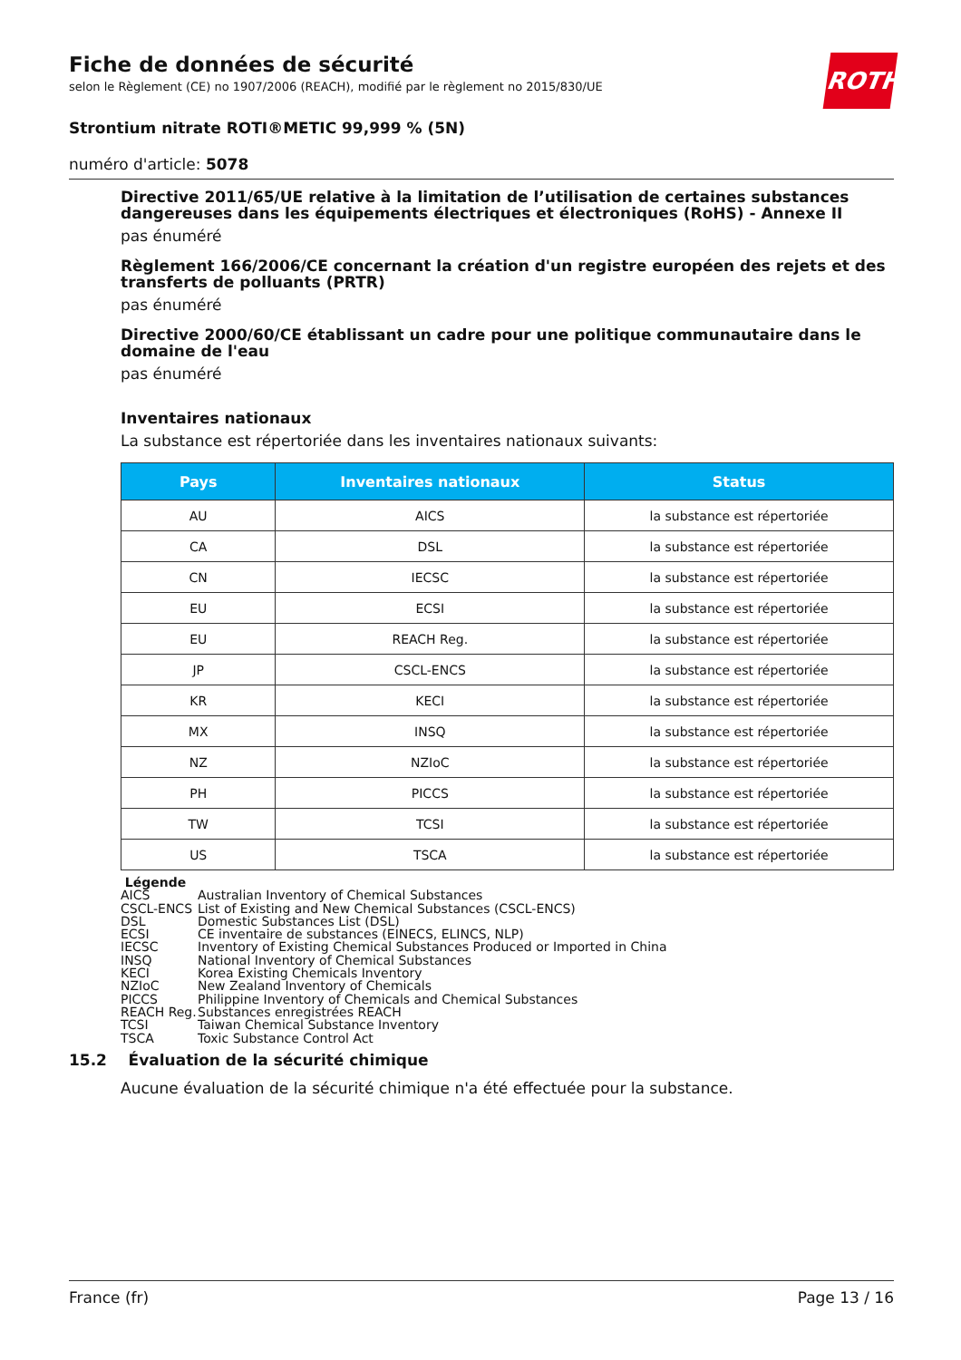Fiche de données de sécurité
selon le Règlement (CE) no 1907/2006 (REACH), modifié par le règlement no 2015/830/UE
ROTH
Strontium nitrate ROTI®METIC 99,999 % (5N)
numéro d'article: 5078
Directive 2011/65/UE relative à la limitation de l’utilisation de certaines substances dangereuses dans les équipements électriques et électroniques (RoHS) - Annexe II
pas énuméré
Règlement 166/2006/CE concernant la création d'un registre européen des rejets et des transferts de polluants (PRTR)
pas énuméré
Directive 2000/60/CE établissant un cadre pour une politique communautaire dans le domaine de l'eau
pas énuméré
Inventaires nationaux
La substance est répertoriée dans les inventaires nationaux suivants:
| Pays | Inventaires nationaux | Status |
| --- | --- | --- |
| AU | AICS | la substance est répertoriée |
| CA | DSL | la substance est répertoriée |
| CN | IECSC | la substance est répertoriée |
| EU | ECSI | la substance est répertoriée |
| EU | REACH Reg. | la substance est répertoriée |
| JP | CSCL-ENCS | la substance est répertoriée |
| KR | KECI | la substance est répertoriée |
| MX | INSQ | la substance est répertoriée |
| NZ | NZIoC | la substance est répertoriée |
| PH | PICCS | la substance est répertoriée |
| TW | TCSI | la substance est répertoriée |
| US | TSCA | la substance est répertoriée |
Légende
AICS Australian Inventory of Chemical Substances
CSCL-ENCS List of Existing and New Chemical Substances (CSCL-ENCS)
DSL Domestic Substances List (DSL)
ECSI CE inventaire de substances (EINECS, ELINCS, NLP)
IECSC Inventory of Existing Chemical Substances Produced or Imported in China
INSQ National Inventory of Chemical Substances
KECI Korea Existing Chemicals Inventory
NZIoC New Zealand Inventory of Chemicals
PICCS Philippine Inventory of Chemicals and Chemical Substances
REACH Reg. Substances enregistrées REACH
TCSI Taiwan Chemical Substance Inventory
TSCA Toxic Substance Control Act
15.2 Évaluation de la sécurité chimique
Aucune évaluation de la sécurité chimique n'a été effectuée pour la substance.
France (fr) Page 13 / 16